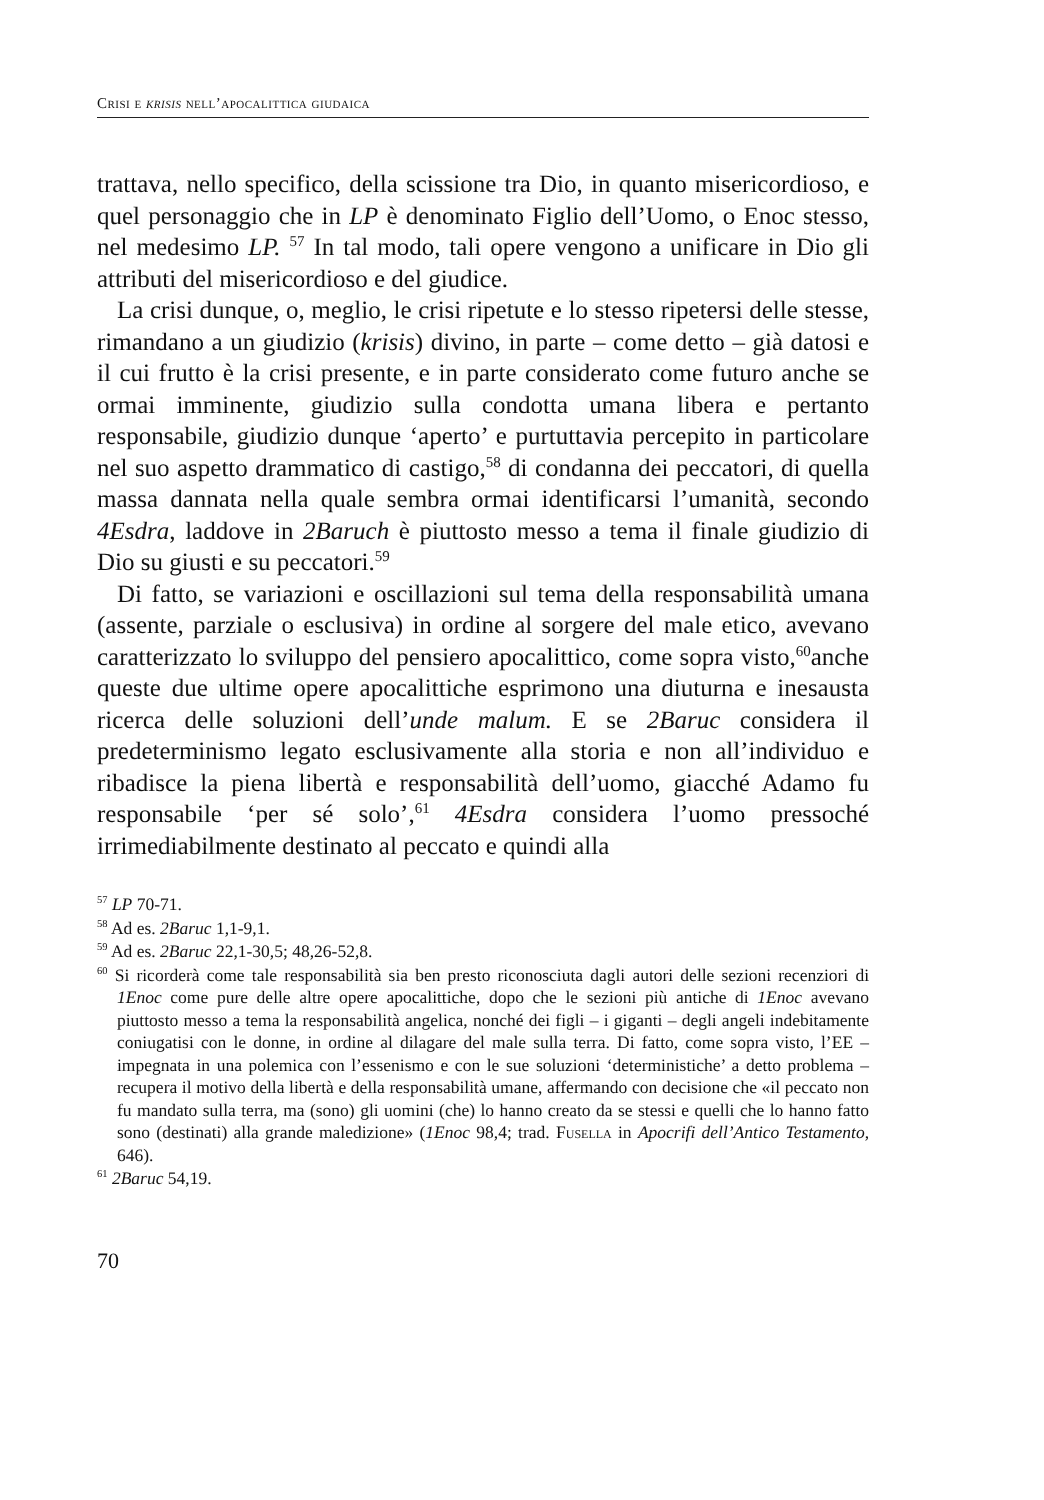Crisi e krisis nell’apocalittica giudaica
trattava, nello specifico, della scissione tra Dio, in quanto misericordioso, e quel personaggio che in LP è denominato Figlio dell’Uomo, o Enoc stesso, nel medesimo LP. <sup>57</sup> In tal modo, tali opere vengono a unificare in Dio gli attributi del misericordioso e del giudice.
La crisi dunque, o, meglio, le crisi ripetute e lo stesso ripetersi delle stesse, rimandano a un giudizio (krisis) divino, in parte – come detto – già datosi e il cui frutto è la crisi presente, e in parte considerato come futuro anche se ormai imminente, giudizio sulla condotta umana libera e pertanto responsabile, giudizio dunque ‘aperto’ e purtuttavia percepito in particolare nel suo aspetto drammatico di castigo,<sup>58</sup> di condanna dei peccatori, di quella massa dannata nella quale sembra ormai identificarsi l’umanità, secondo 4Esdra, laddove in 2Baruch è piuttosto messo a tema il finale giudizio di Dio su giusti e su peccatori.<sup>59</sup>
Di fatto, se variazioni e oscillazioni sul tema della responsabilità umana (assente, parziale o esclusiva) in ordine al sorgere del male etico, avevano caratterizzato lo sviluppo del pensiero apocalittico, come sopra visto,<sup>60</sup>anche queste due ultime opere apocalittiche esprimono una diuturna e inesausta ricerca delle soluzioni dell’unde malum. E se 2Baruc considera il predeterminismo legato esclusivamente alla storia e non all’individuo e ribadisce la piena libertà e responsabilità dell’uomo, giacché Adamo fu responsabile ‘per sé solo’,<sup>61</sup> 4Esdra considera l’uomo pressoché irrimediabilmente destinato al peccato e quindi alla
<sup>57</sup> LP 70-71.
<sup>58</sup> Ad es. 2Baruc 1,1-9,1.
<sup>59</sup> Ad es. 2Baruc 22,1-30,5; 48,26-52,8.
<sup>60</sup> Si ricorderà come tale responsabilità sia ben presto riconosciuta dagli autori delle sezioni recenziori di 1Enoc come pure delle altre opere apocalittiche, dopo che le sezioni più antiche di 1Enoc avevano piuttosto messo a tema la responsabilità angelica, nonché dei figli – i giganti – degli angeli indebitamente coniugatisi con le donne, in ordine al dilagare del male sulla terra. Di fatto, come sopra visto, l’EE – impegnata in una polemica con l’essenismo e con le sue soluzioni ‘deterministiche’ a detto problema – recupera il motivo della libertà e della responsabilità umane, affermando con decisione che «il peccato non fu mandato sulla terra, ma (sono) gli uomini (che) lo hanno creato da se stessi e quelli che lo hanno fatto sono (destinati) alla grande maledizione» (1Enoc 98,4; trad. Fusella in Apocrifi dell’Antico Testamento, 646).
<sup>61</sup> 2Baruc 54,19.
70